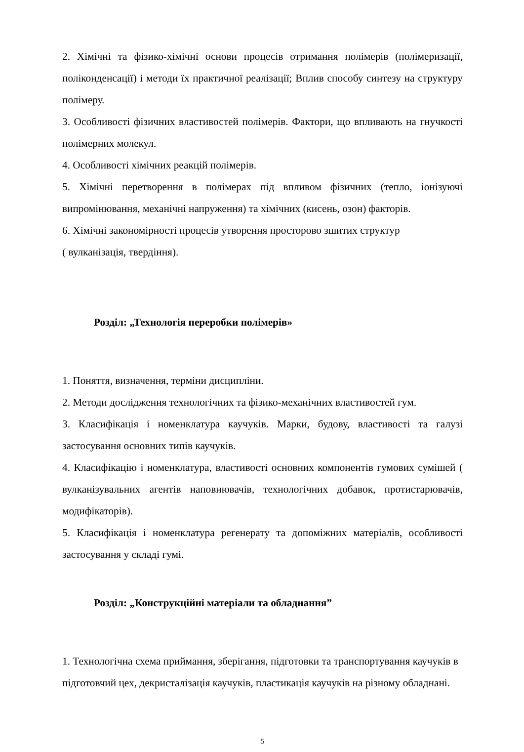2. Хімічні та фізико-хімічні основи процесів отримання полімерів (полімеризації, поліконденсації) і методи їх практичної реалізації; Вплив способу синтезу на структуру полімеру.
3. Особливості фізичних властивостей полімерів. Фактори, що впливають на гнучкості полімерних молекул.
4. Особливості хімічних реакцій полімерів.
5. Хімічні перетворення в полімерах під впливом фізичних (тепло, іонізуючі випромінювання, механічні напруження) та хімічних (кисень, озон) факторів.
6. Хімічні закономірності процесів утворення просторово зшитих структур
( вулканізація, твердіння).
Розділ: „Технологія переробки полімерів»
1. Поняття, визначення, терміни дисципліни.
2. Методи дослідження технологічних та фізико-механічних властивостей гум.
3. Класифікація і номенклатура каучуків. Марки, будову, властивості та галузі застосування основних типів каучуків.
4. Класифікацію і номенклатура, властивості основних компонентів гумових сумішей ( вулканізувальних агентів наповнювачів, технологічних добавок, протистарювачів, модифікаторів).
5. Класифікація і номенклатура регенерату та допоміжних матеріалів, особливості застосування у складі гумі.
Розділ: „Конструкційні матеріали та обладнання”
1. Технологічна схема приймання, зберігання, підготовки та транспортування каучуків в підготовчий цех, декристалізація каучуків, пластикація каучуків на різному обладнані.
5